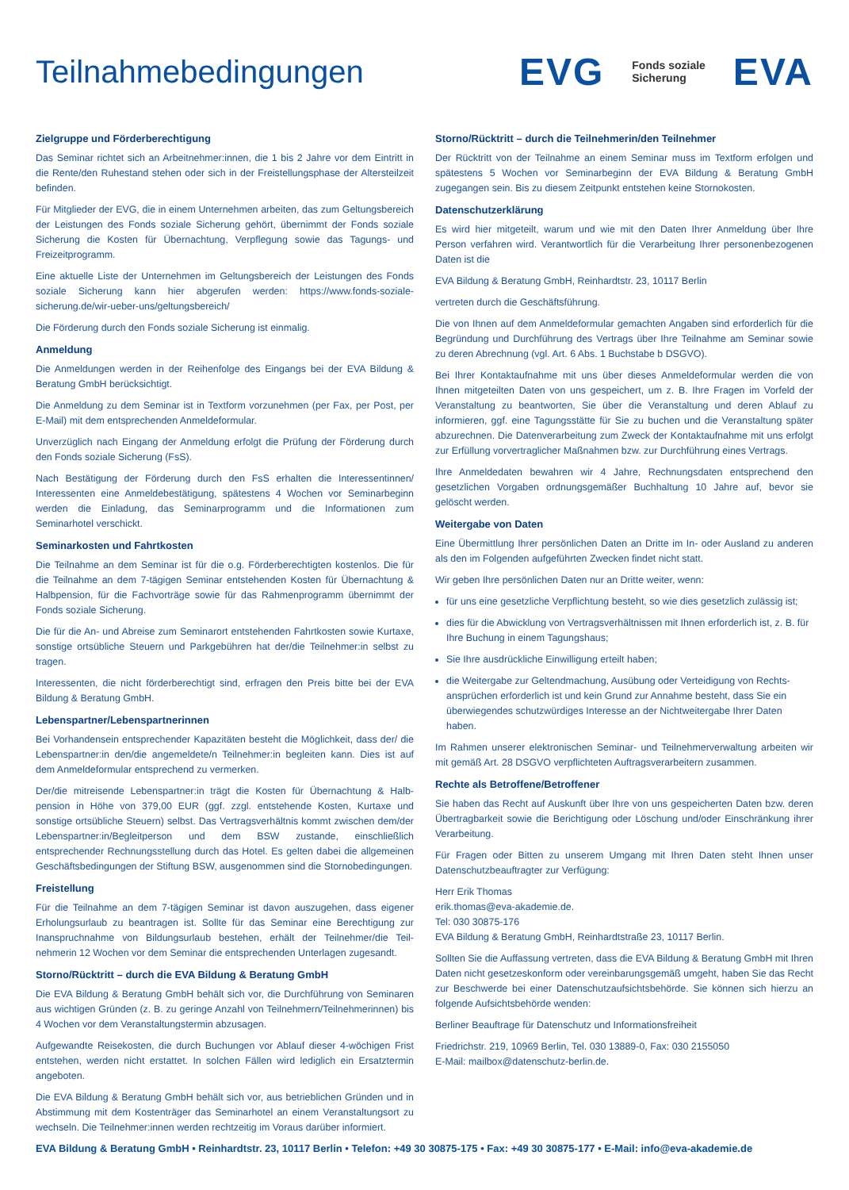Teilnahmebedingungen
EVG Fonds soziale
Sicherung EVA
Zielgruppe und Förderberechtigung
Das Seminar richtet sich an Arbeitnehmer:innen, die 1 bis 2 Jahre vor dem Eintritt in die Rente/den Ruhestand stehen oder sich in der Freistellungsphase der Alters­teilzeit befinden.
Für Mitglieder der EVG, die in einem Unternehmen arbeiten, das zum Geltungs­bereich der Leistungen des Fonds soziale Sicherung gehört, übernimmt der Fonds soziale Sicherung die Kosten für Übernachtung, Verpflegung sowie das Tagungs- und Freizeitprogramm.
Eine aktuelle Liste der Unternehmen im Geltungsbereich der Leistungen des Fonds soziale Sicherung kann hier abgerufen werden: https://www.fonds-soziale-sicherung.de/wir-ueber-uns/geltungsbereich/
Die Förderung durch den Fonds soziale Sicherung ist einmalig.
Anmeldung
Die Anmeldungen werden in der Reihenfolge des Eingangs bei der EVA Bildung & Beratung GmbH berücksichtigt.
Die Anmeldung zu dem Seminar ist in Textform vorzunehmen (per Fax, per Post, per E-Mail) mit dem entsprechenden Anmeldeformular.
Unverzüglich nach Eingang der Anmeldung erfolgt die Prüfung der Förderung durch den Fonds soziale Sicherung (FsS).
Nach Bestätigung der Förderung durch den FsS erhalten die Interessentinnen/ Interessenten eine Anmeldebestätigung, spätestens 4 Wochen vor Seminarbe­ginn werden die Einladung, das Seminarprogramm und die Informationen zum Seminarhotel verschickt.
Seminarkosten und Fahrtkosten
Die Teilnahme an dem Seminar ist für die o.g. Förderberechtigten kostenlos. Die für die Teilnahme an dem 7-tägigen Seminar entstehenden Kosten für Übernachtung & Halbpension, für die Fachvorträge sowie für das Rahmenprogramm übernimmt der Fonds soziale Sicherung.
Die für die An- und Abreise zum Seminarort entstehenden Fahrtkosten sowie Kurtaxe, sonstige ortsübliche Steuern und Parkgebühren hat der/die Teilnehmer:in selbst zu tragen.
Interessenten, die nicht förderberechtigt sind, erfragen den Preis bitte bei der EVA Bildung & Beratung GmbH.
Lebenspartner/Lebenspartnerinnen
Bei Vorhandensein entsprechender Kapazitäten besteht die Möglichkeit, dass der/ die Lebenspartner:in den/die angemeldete/n Teilnehmer:in begleiten kann. Dies ist auf dem Anmeldeformular entsprechend zu vermerken.
Der/die mitreisende Lebenspartner:in trägt die Kosten für Übernachtung & Halb­pension in Höhe von 379,00 EUR (ggf. zzgl. entstehende Kosten, Kurtaxe und sonstige ortsübliche Steuern) selbst. Das Vertragsverhältnis kommt zwischen dem/der Lebens­partner:in/Begleitperson und dem BSW zustande, einschließlich entsprechender Rech­nungsstellung durch das Hotel. Es gelten dabei die allgemeinen Geschäftsbedingungen der Stiftung BSW, ausgenommen sind die Stornobedingungen.
Freistellung
Für die Teilnahme an dem 7-tägigen Seminar ist davon auszugehen, dass eigener Erholungsurlaub zu beantragen ist. Sollte für das Seminar eine Berechtigung zur Inanspruchnahme von Bildungsurlaub bestehen, erhält der Teilnehmer/die Teil­nehmerin 12 Wochen vor dem Seminar die entsprechenden Unterlagen zugesandt.
Storno/Rücktritt – durch die EVA Bildung & Beratung GmbH
Die EVA Bildung & Beratung GmbH behält sich vor, die Durchführung von Seminaren aus wichtigen Gründen (z. B. zu geringe Anzahl von Teilnehmern/Teilnehmerinnen) bis 4 Wochen vor dem Veranstaltungstermin abzusagen.
Aufgewandte Reisekosten, die durch Buchungen vor Ablauf dieser 4-wöchigen Frist entstehen, werden nicht erstattet. In solchen Fällen wird lediglich ein Ersatztermin angeboten.
Die EVA Bildung & Beratung GmbH behält sich vor, aus betrieblichen Gründen und in Abstimmung mit dem Kostenträger das Seminarhotel an einem Veranstaltungsort zu wechseln. Die Teilnehmer:innen werden rechtzeitig im Voraus darüber informiert.
Storno/Rücktritt – durch die Teilnehmerin/den Teilnehmer
Der Rücktritt von der Teilnahme an einem Seminar muss im Textform erfolgen und spätestens 5 Wochen vor Seminarbeginn der EVA Bildung & Beratung GmbH zugegangen sein. Bis zu diesem Zeitpunkt entstehen keine Stornokosten.
Datenschutzerklärung
Es wird hier mitgeteilt, warum und wie mit den Daten Ihrer Anmeldung über Ihre Person verfahren wird. Verantwortlich für die Verarbeitung Ihrer personenbezogenen Daten ist die
EVA Bildung & Beratung GmbH, Reinhardtstr. 23, 10117 Berlin
vertreten durch die Geschäftsführung.
Die von Ihnen auf dem Anmeldeformular gemachten Angaben sind erforderlich für die Begründung und Durchführung des Vertrags über Ihre Teilnahme am Seminar sowie zu deren Abrechnung (vgl. Art. 6 Abs. 1 Buchstabe b DSGVO).
Bei Ihrer Kontaktaufnahme mit uns über dieses Anmeldeformular werden die von Ihnen mitgeteilten Daten von uns gespeichert, um z. B. Ihre Fragen im Vor­feld der Veranstaltung zu beantworten, Sie über die Veranstaltung und deren Ablauf zu informieren, ggf. eine Tagungsstätte für Sie zu buchen und die Ver­anstaltung später abzurechnen. Die Datenverarbeitung zum Zweck der Kontakt­aufnahme mit uns erfolgt zur Erfüllung vorvertraglicher Maßnahmen bzw. zur Durchführung eines Vertrags.
Ihre Anmeldedaten bewahren wir 4 Jahre, Rechnungsdaten entsprechend den gesetzlichen Vorgaben ordnungsgemäßer Buchhaltung 10 Jahre auf, bevor sie gelöscht werden.
Weitergabe von Daten
Eine Übermittlung Ihrer persönlichen Daten an Dritte im In- oder Ausland zu anderen als den im Folgenden aufgeführten Zwecken findet nicht statt.
Wir geben Ihre persönlichen Daten nur an Dritte weiter, wenn:
für uns eine gesetzliche Verpflichtung besteht, so wie dies gesetzlich zulässig ist;
dies für die Abwicklung von Vertragsverhältnissen mit Ihnen erforderlich ist, z. B. für Ihre Buchung in einem Tagungshaus;
Sie Ihre ausdrückliche Einwilligung erteilt haben;
die Weitergabe zur Geltendmachung, Ausübung oder Verteidigung von Rechts­ansprüchen erforderlich ist und kein Grund zur Annahme besteht, dass Sie ein überwiegendes schutzwürdiges Interesse an der Nichtweitergabe Ihrer Daten haben.
Im Rahmen unserer elektronischen Seminar- und Teilnehmerverwaltung arbeiten wir mit gemäß Art. 28 DSGVO verpflichteten Auftragsverarbeitern zusammen.
Rechte als Betroffene/Betroffener
Sie haben das Recht auf Auskunft über Ihre von uns gespeicherten Daten bzw. deren Übertragbarkeit sowie die Berichtigung oder Löschung und/oder Einschrän­kung ihrer Verarbeitung.
Für Fragen oder Bitten zu unserem Umgang mit Ihren Daten steht Ihnen unser Datenschutzbeauftragter zur Verfügung:
Herr Erik Thomas
erik.thomas@eva-akademie.de.
Tel: 030 30875-176
EVA Bildung & Beratung GmbH, Reinhardtstraße 23, 10117 Berlin.
Sollten Sie die Auffassung vertreten, dass die EVA Bildung & Beratung GmbH mit Ihren Daten nicht gesetzeskonform oder vereinbarungsgemäß umgeht, haben Sie das Recht zur Beschwerde bei einer Datenschutzaufsichtsbehörde. Sie können sich hierzu an folgende Aufsichtsbehörde wenden:
Berliner Beauftrage für Datenschutz und Informationsfreiheit
Friedrichstr. 219, 10969 Berlin, Tel. 030 13889-0, Fax: 030 2155050
E-Mail: mailbox@datenschutz-berlin.de.
EVA Bildung & Beratung GmbH • Reinhardtstr. 23, 10117 Berlin • Telefon: +49 30 30875-175 • Fax: +49 30 30875-177 • E-Mail: info@eva-akademie.de